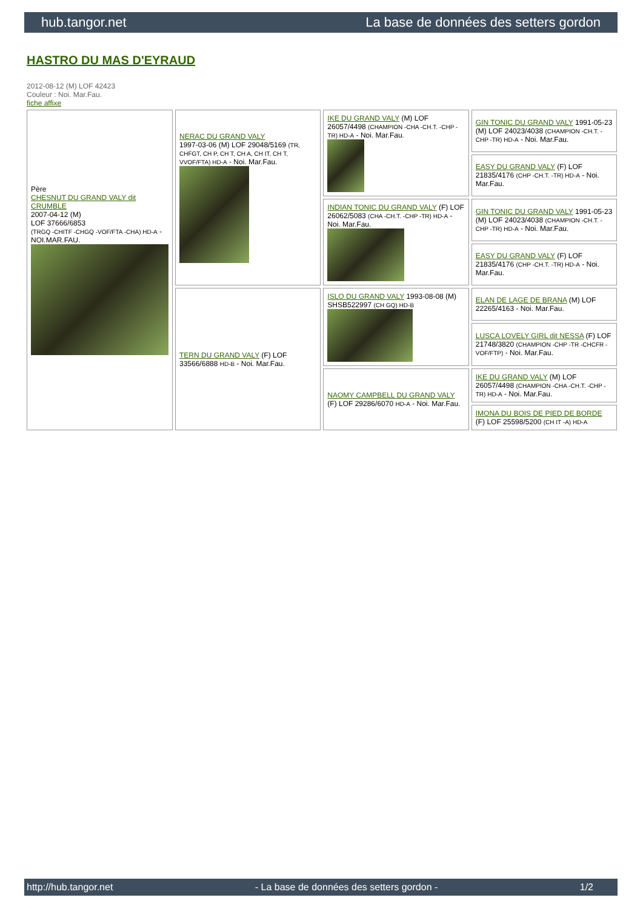hub.tangor.net La base de données des setters gordon
HASTRO DU MAS D'EYRAUD
2012-08-12 (M) LOF 42423
Couleur : Noi. Mar.Fau.
fiche affixe
| Père CHESNUT DU GRAND VALY dit CRUMBLE 2007-04-12 (M) LOF 37666/6853 (TRGQ -CHITF -CHGQ -VOF/FTA -CHA) HD-A - NOI.MAR.FAU. | NERAC DU GRAND VALY 1997-03-06 (M) LOF 29048/5169 (TR, CHFGT, CH P, CH T, CH A, CH IT, CH T, VVOF/FTA) HD-A - Noi. Mar.Fau. | IKE DU GRAND VALY (M) LOF 26057/4498 (CHAMPION -CHA -CH.T. -CHP -TR) HD-A - Noi. Mar.Fau. | GIN TONIC DU GRAND VALY 1991-05-23 (M) LOF 24023/4038 (CHAMPION -CH.T. -CHP -TR) HD-A - Noi. Mar.Fau. |
| | | | EASY DU GRAND VALY (F) LOF 21835/4176 (CHP -CH.T. -TR) HD-A - Noi. Mar.Fau. |
| | | INDIAN TONIC DU GRAND VALY (F) LOF 26062/5083 (CHA -CH.T. -CHP -TR) HD-A - Noi. Mar.Fau. | GIN TONIC DU GRAND VALY 1991-05-23 (M) LOF 24023/4038 (CHAMPION -CH.T. -CHP -TR) HD-A - Noi. Mar.Fau. |
| | | | EASY DU GRAND VALY (F) LOF 21835/4176 (CHP -CH.T. -TR) HD-A - Noi. Mar.Fau. |
| | TERN DU GRAND VALY (F) LOF 33566/6888 HD-B - Noi. Mar.Fau. | ISLO DU GRAND VALY 1993-08-08 (M) SHSB522997 (CH GQ) HD-B | ELAN DE LAGE DE BRANA (M) LOF 22265/4163 - Noi. Mar.Fau. |
| | | | LUSCA LOVELY GIRL dit NESSA (F) LOF 21748/3820 (CHAMPION -CHP -TR -CHCFR -VOF/FTP) - Noi. Mar.Fau. |
| | | NAOMY CAMPBELL DU GRAND VALY (F) LOF 29286/6070 HD-A - Noi. Mar.Fau. | IKE DU GRAND VALY (M) LOF 26057/4498 (CHAMPION -CHA -CH.T. -CHP -TR) HD-A - Noi. Mar.Fau. |
| | | | IMONA DU BOIS DE PIED DE BORDE (F) LOF 25598/5200 (CH IT -A) HD-A |
http://hub.tangor.net - La base de données des setters gordon - 1/2